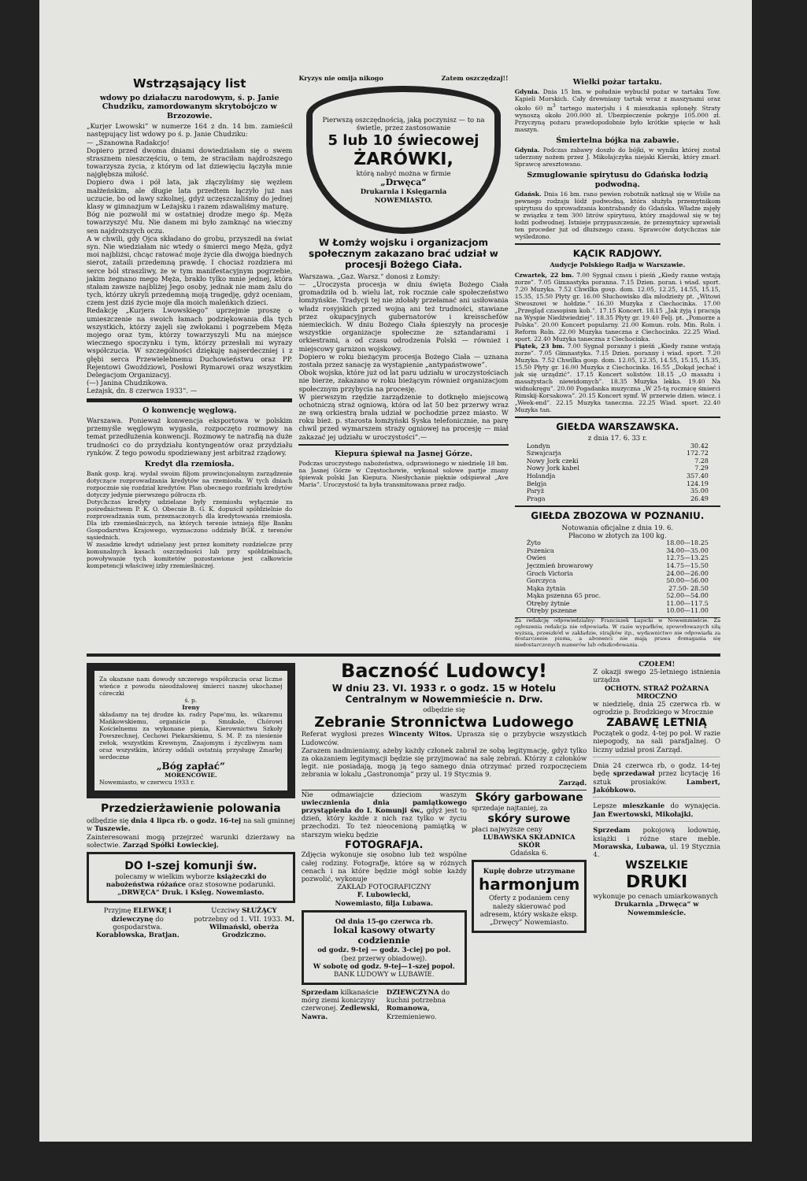Wstrząsający list
wdowy po działaczu narodowym, ś. p. Janie Chudziku, zamordowanym skrytobójczo w Brzozowie.
„Kurjer Lwowski” w numerze 164 z dn. 14 bm. zamieścił następujący list wdowy po ś. p. Janie Chudziku:
— „Szanowna Radakcjo!
Dopiero przed dwoma dniami dowiedziałam się o swem strasznem nieszczęściu, o tem, że straciłam najdroższego towarzysza życia, z którym od lat dziewięciu łączyła mnie najgłębsza miłość.
Dopiero dwa i pół lata, jak złączyliśmy się węzłem małżeńskim, ale długie lata przedtem łączyło już nas uczucie, bo od ławy szkolnej, gdyż uczęszczaliśmy do jednej klasy w gimnazjum w Leżajsku i razem zdawaliśmy maturę.
Bóg nie pozwolił mi w ostatniej drodze mego śp. Męża towarzyszyć Mu. Nie danem mi było zamknąć na wieczny sen najdroższych oczu.
A w chwili, gdy Ojca składano do grobu, przyszedł na świat syn. Nie wiedziałam nic wtedy o śmierci mego Męża, gdyż moi najbliżsi, chcąc ratować moje życie dla dwojga biednych sierot, zataili przedemną prawdę. I chociaż rozdziera mi serce ból straszliwy, że w tym manifestacyjnym pogrzebie, jakim żegnano mego Męża, brakło tylko mnie jednej, która stałam zawsze najbliżej Jego osoby, jednak nie mam żalu do tych, którzy ukryli przedemną moją tragedję, gdyż oceniam, czem jest dziś życie moje dla moich maleńkich dzieci.
Redakcję „Kurjera Lwowskiego” uprzejmie proszę o umieszczenie na swoich łamach podziękowania dla tych wszystkich, którzy zajęli się zwłokami i pogrzebem Męża mojego oraz tym, którzy towarzyszyli Mu na miejsce wiecznego spoczynku i tym, którzy przesłali mi wyrazy współczucia. W szczególności dziękuję najserdeczniej i z głębi serca Przewielebnemu Duchowieństwu oraz PP. Rejentowi Gwoździowi, Posłowi Rymarowi oraz wszystkim Delegacjom Organizacyj.
(—) Janina Chudzikowa.
Leżajsk, dn. 8 czerwca 1933“. —
O konwencję węglową.
Warszawa. Ponieważ konwencja eksportowa w polskim przemyśle węglowym wygasła, rozpoczęto rozmowy na temat przedłużenia konwencji. Rozmowy te natrafią na duże trudności co do przydziału kontyngentów oraz przydziału rynków. Z tego powodu spodziewany jest arbitraż rządowy.
Kredyt dla rzemiosła.
Bank gosp. kraj. wydał swoim filjom prowincjonalnym zarządzenie dotyczące rozprowadzania kredytów na rzemiosła. W tych dniach rozpocznie się rozdział kredytów. Plan obecnego rozdziału kredytów dotyczy jedynie pierwszego półrocza rb.
Dotychczas kredyty udzielane były rzemiosłu wyłącznie za pośrednictwem P. K. O. Obecnie B. G. K. dopuścił spółdzielnie do rozprowadzania sum, przeznaczonych dla kredytowania rzemiosła. Dla izb rzemieślniczych, na których terenie istnieją filje Banku Gospodarstwa Krajowego, wyznaczono oddziały BGK. z terenów sąsiednich.
W zasadzie kredyt udzielany jest przez komitety rozdzielcze przy komunalnych kasach oszczędności lub przy spółdzielniach, powoływanie tych komitetów pozostawione jest całkowicie kompetencji właściwej izby rzemieślniczej.
Kryzys nie omija nikogo Zatem oszczędzaj!!
Pierwszą oszczędnością, jaką poczynisz — to na świetle, przez zastosowanie
5 lub 10 świecowej
ŻARÓWKI,
którą nabyć można w firmie
„Drwęca“
Drukarnia i Księgarnia
NOWEMIASTO.
W Łomży wojsku i organizacjom społecznym zakazano brać udział w procesji Bożego Ciała.
Warszawa. „Gaz. Warsz.“ donosi z Łomży:
— „Uroczysta procesja w dniu święta Bożego Ciała gromadziła od b. wielu lat, rok rocznie całe społeczeństwo łomżyńskie. Tradycji tej nie zdołały przełamać ani usiłowania władz rosyjskich przed wojną ani też trudności, stawiane przez okupacyjnych gubernatorów i kreisschefów niemieckich. W dniu Bożego Ciała śpieszyły na procesje wszystkie organizacje społeczne ze sztandarami i orkiestrami, a od czasu odrodzenia Polski — również i miejscowy garnizon wojskowy.
Dopiero w roku bieżącym procesja Bożego Ciała — uznana została przez sanację za wystąpienie „antypaństwowe”.
Obok wojska, które już od lat paru udziału w uroczystościach nie bierze, zakazano w roku bieżącym również organizacjom społecznym przybycia na procesję.
W pierwszym rzędzie zarządzenie to dotknęło miejscową ochotniczą straż ogniową, która od lat 50 bez przerwy wraz ze swą orkiestrą brała udział w pochodzie przez miasto. W roku bież. p. starosta łomżyński Syska telefonicznie, na parę chwil przed wymarszem straży ogniowej na procesję — miał zakazać jej udziału w uroczystości”.—
Kiepura śpiewał na Jasnej Górze.
Podczas uroczystego nabożeństwa, odprawionego w niedzielę 18 bm. na Jasnej Górze w Częstochowie, wykonał solowe partje znany śpiewak polski Jan Kiepura. Niesłychanie pięknie odśpiewał „Ave Maria”. Uroczystość ta była transmitowana przez radjo.
Wielki pożar tartaku.
Gdynia. Dnia 15 bm. w południe wybuchł pożar w tartaku Tow. Kąpieli Morskich. Cały drewniany tartak wraz z maszynami oraz około 60 m<sup>3</sup> tartego materjału i 4 mieszkania spłonęły. Straty wynoszą około 200.000 zł. Ubezpieczenie pokryje 105.000 zł. Przyczyną pożaru prawdopodobnie było krótkie spięcie w hali maszyn.
Śmiertelna bójka na zabawie.
Gdynia. Podczas zabawy doszło do bójki, w wyniku której został uderzony nożem przez J. Mikołajczyka niejaki Kierski, który zmarł. Sprawcę aresztowano.
Szmuglowanie spirytusu do Gdańska łodzią podwodną.
Gdańsk. Dnia 16 bm. rano pewien robotnik natknął się w Wiśle na pewnego rodzaju łódź podwodną, która służyła przemytnikom spirytusu do sprowadzania kontrabandy do Gdańska. Władze zajęły w związku z tem 300 litrów spirytusu, który znajdował się w tej łodzi podwodnej. Istnieje przypuszczenie, że przemytnicy uprawiali ten proceder już od dłuższego czasu. Sprawców dotychczas nie wyśledzono.
KĄCIK RADJOWY.
Audycje Polskiego Radja w Warszawie.
Czwartek, 22 bm. 7.00 Sygnał czasu i pieśń „Kiedy ranne wstają zorze”. 7.05 Gimnastyka poranna. 7.15 Dzien. poran. i wiad. sport. 7.20 Muzyka. 7.52 Chwilka gosp. dom. 12.05, 12.25, 14.55, 15.15, 15.35, 15.50 Płyty gr. 16.00 Słuchowisko dla młodzieży pt. „Witowi Stwoszowi w hołdzie.” 16.30 Muzyka z Ciechocinka. 17.00 „Przegląd czasopism kob.“. 17.15 Koncert. 18.15 „Jak żyją i pracują na Wyspie Niedźwiedziej”. 18.35 Płyty gr. 19.40 Felj. pt. „Pomorze a Polska”. 20.00 Koncert popularny. 21.00 Komun. roln. Min. Roln. i Reform Roln. 22.00 Muzyka taneczna z Ciechocinka. 22.25 Wiad. sport. 22.40 Muzyka taneczna z Ciechocinka.
Piątek, 23 bm. 7.00 Sygnał poranny i pieśń „Kiedy ranne wstają zorze”. 7.05 Gimnastyka. 7.15 Dzien. poranny i wiad. sport. 7.20 Muzyka. 7.52 Chwilka gosp. dom. 12.05, 12.35, 14.55, 15.15, 15.35, 15.50 Płyty gr. 16.00 Muzyka z Ciechocinka. 16.55 „Dokąd jechać i jak się urządzić”. 17.15 Koncert solistów. 18.15 „O masażu i masażystach niewidomych”. 18.35 Muzyka lekka. 19.40 Na widnokręgu”. 20.00 Pogadanka muzyczna „W 25-tą rocznicę śmierci Rimskij-Korsakowa”. 20.15 Koncert symf. W przerwie dzien. wiecz. i „Week-end“. 22.15 Muzyka taneczna. 22.25 Wiad. sport. 22.40 Muzyka tan.
GIEŁDA WARSZAWSKA.
z dnia 17. 6. 33 r.
| Londyn | 30.42 |
| Szwajcarja | 172.72 |
| Nowy Jork czeki | 7.28 |
| Nowy Jork kabel | 7.29 |
| Holandja | 357.40 |
| Belgja | 124.19 |
| Paryż | 35.00 |
| Praga | 26.49 |
GIEŁDA ZBOZOWA W POZNANIU.
Notowania oficjalne z dnia 19. 6.
Płacono w złotych za 100 kg.
| Żyto | 18.00—18.25 |
| Pszenica | 34.00—35.00 |
| Owies | 12.75—13.25 |
| Jęczmień browarowy | 14.75—15.50 |
| Groch Victoria | 24.00—26.00 |
| Gorczyca | 50.00—56.00 |
| Mąka żytnia | 27.50- 28.50 |
| Mąka pszenna 65 proc. | 52.00—54.00 |
| Otręby żytnie | 11.00—117.5 |
| Otręby pszenne | 10.00—11.00 |
Za redakcję odpowiedzialny: Franciszek Łupicki w Nowemmieście. Za ogłoszenia redakcja nie odpowiada. W razie wypadków, spowodowanych siłą wyższą, przeszkód w zakładzie, strajków itp., wydawnictwo nie odpowiada za dostarczenie pisma, a abonenci nie mają prawa domagania się niedostarczonych numerów lub odszkodowania.
Za okazane nam dowody szczerego współczucia oraz liczne wieńce z powodu nieodżałowej śmierci naszej ukochanej córeczki
ś. p.
Ireny
składamy na tej drodze ks. radcy Pape'mu, ks. wikaremu Mańkowskiemu, organiście p. Smukale, Chórowi Kościelnemu za wykonane pienia, Kierownictwu Szkoły Powszechnej, Cechowi Piekarskiemu, S. M. P. za niesienie zwłok, wszystkim Krewnym, Znajomym i życzliwym nam oraz wszystkim, którzy oddali ostatnią przysługę Zmarłej serdeczne
„Bóg zapłać“
MORENCOWIE.
Nowemiasto, w czerwcu 1933 r.
Przedzierżawienie polowania
odbędzie się dnia 4 lipca rb. o godz. 16-tej na sali gminnej w Tuszewie.
Zainteresowani mogą przejrzeć warunki dzierżawy na sołectwie. Zarząd Spółki Łowieckiej.
DO I-szej komunji św.
polecamy w wielkim wyborze książeczki do nabożeństwa różańce oraz stosowne podarunki.
„DRWĘCA“ Druk. i Księg. Nowemiasto.
Przyjmę ELEWKĘ i dziewczynę do gospodarstwa. Korablowska, Bratjan.
Uczciwy SŁUŻĄCY potrzebny od 1. VII. 1933. M. Wilmański, oberża Grodziczno.
Baczność Ludowcy!
W dniu 23. VI. 1933 r. o godz. 15 w Hotelu Centralnym w Nowemmieście n. Drw.
odbędzie się
Zebranie Stronnictwa Ludowego
Referat wygłosi prezes Wincenty Witos. Uprasza się o przybycie wszystkich Ludowców.
Zarazem nadmieniamy, ażeby każdy członek zabrał ze sobą legitymację, gdyż tylko za okazaniem legitymacji będzie się przyjmować na salę zebrań. Którzy z członków legit. nie posiadają, mogą ją tego samego dnia otrzymać przed rozpoczęciem zebrania w lokalu „Gastronomja” przy ul. 19 Stycznia 9.
Zarząd.
Nie odmawiajcie dzieciom waszym uwiecznienia dnia pamiątkowego przystąpienia do I. Komunji św., gdyż jest to dzień, który każde z nich raz tylko w życiu przechodzi. To też nieocenioną pamiątką w starszym wieku będzie
FOTOGRAFJA.
Zdjęcia wykonuje się osobno lub też wspólne całej rodziny. Fotografje, które są w różnych cenach i na które będzie mógł sobie każdy pozwolić, wykonuje
ZAKŁAD FOTOGRAFICZNY
F. Lubowiecki,
Nowemiasto, filja Lubawa.
Od dnia 15-go czerwca rb.
lokal kasowy otwarty codziennie
od godz. 9-tej — godz. 3-ciej po poł.
(bez przerwy obiadowej).
W sobotę od godz. 9-tej—1-szej popoł.
BANK LUDOWY w LUBAWIE.
Sprzedam kilkanaście mórg ziemi koniczyny czerwonej. Zedlewski, Nawra.
DZIEWCZYNA do kuchni potrzebna Romanowa, Krzemieniewo.
Skóry garbowane
sprzedaje najtaniej, za
skóry surowe
płaci najwyższe ceny
LUBAWSKA SKŁADNICA SKÓR
Gdańska 6.
Kupię dobrze utrzymane
harmonjum
Oferty z podaniem ceny należy skierować pod adresem, który wskaże eksp. „Drwęcy” Nowemiasto.
CZOŁEM!
Z okazji swego 25-letniego istnienia urządza
OCHOTN. STRAŻ POŻARNA MROCZNO
w niedzielę, dnia 25 czerwca rb. w ogrodzie p. Brodzkiego w Mrocznie
ZABAWĘ LETNIĄ
Początek o godz. 4-tej po poł. W razie niepogody, na sali parafjalnej. O liczny udział prosi Zarząd.
Dnia 24 czerwca rb, o godz. 14-tej będę sprzedawał przez licytację 16 sztuk prosiaków. Lambert, Jakóbkowo.
Lepsze mieszkanie do wynajęcia. Jan Ewertowski, Mikołajki.
Sprzedam pokojową lodownię, książki i różne stare meble. Morawska, Lubawa, ul. 19 Stycznia 4.
WSZELKIE
DRUKI
wykonuje po cenach umiarkowanych
Drukarnia „Drwęca“ w Nowemmieście.